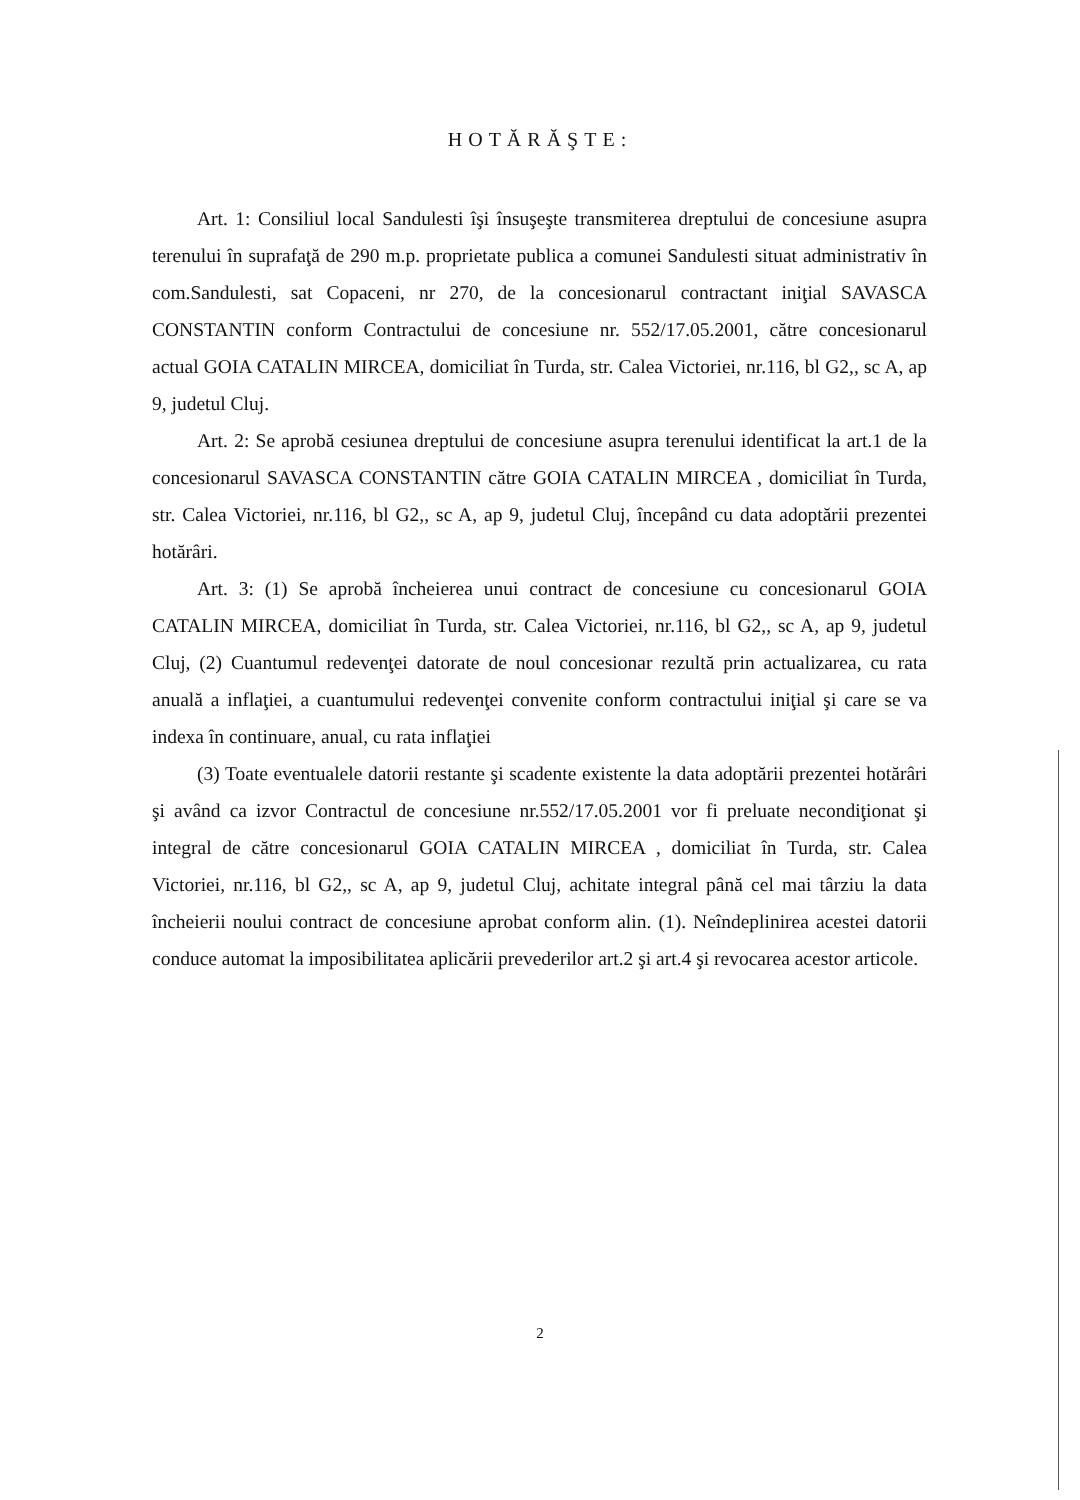HOTĂRĂŞTE:
Art. 1: Consiliul local Sandulesti îşi însuşeşte transmiterea dreptului de concesiune asupra terenului în suprafaţă de 290 m.p. proprietate publica a comunei Sandulesti situat administrativ în com.Sandulesti, sat Copaceni, nr 270, de la concesionarul contractant iniţial SAVASCA CONSTANTIN conform Contractului de concesiune nr. 552/17.05.2001, către concesionarul actual GOIA CATALIN MIRCEA, domiciliat în Turda, str. Calea Victoriei, nr.116, bl G2,, sc A, ap 9, judetul Cluj.
Art. 2: Se aprobă cesiunea dreptului de concesiune asupra terenului identificat la art.1 de la concesionarul SAVASCA CONSTANTIN către GOIA CATALIN MIRCEA , domiciliat în Turda, str. Calea Victoriei, nr.116, bl G2,, sc A, ap 9, judetul Cluj, începând cu data adoptării prezentei hotărâri.
Art. 3: (1) Se aprobă încheierea unui contract de concesiune cu concesionarul GOIA CATALIN MIRCEA, domiciliat în Turda, str. Calea Victoriei, nr.116, bl G2,, sc A, ap 9, judetul Cluj, (2) Cuantumul redevenţei datorate de noul concesionar rezultă prin actualizarea, cu rata anuală a inflaţiei, a cuantumului redevenţei convenite conform contractului iniţial şi care se va indexa în continuare, anual, cu rata inflaţiei
(3) Toate eventualele datorii restante şi scadente existente la data adoptării prezentei hotărâri şi având ca izvor Contractul de concesiune nr.552/17.05.2001 vor fi preluate necondiţionat şi integral de către concesionarul GOIA CATALIN MIRCEA , domiciliat în Turda, str. Calea Victoriei, nr.116, bl G2,, sc A, ap 9, judetul Cluj, achitate integral până cel mai târziu la data încheierii noului contract de concesiune aprobat conform alin. (1). Neîndeplinirea acestei datorii conduce automat la imposibilitatea aplicării prevederilor art.2 şi art.4 şi revocarea acestor articole.
2